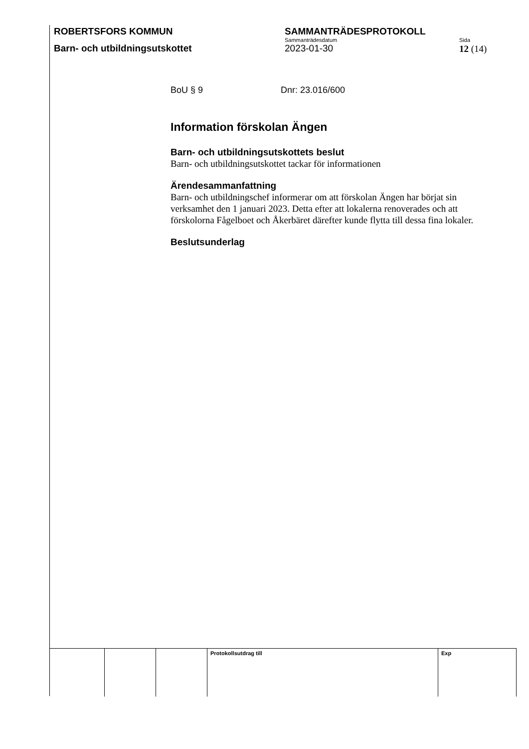ROBERTSFORS KOMMUN SAMMANTRÄDESPROTOKOLL
Sammanträdesdatum Sida
Barn- och utbildningsutskottet 2023-01-30
12 (14)
BoU § 9 Dnr: 23.016/600
Information förskolan Ängen
Barn- och utbildningsutskottets beslut
Barn- och utbildningsutskottet tackar för informationen
Ärendesammanfattning
Barn- och utbildningschef informerar om att förskolan Ängen har börjat sin verksamhet den 1 januari 2023. Detta efter att lokalerna renoverades och att förskolorna Fågelboet och Åkerbäret därefter kunde flytta till dessa fina lokaler.
Beslutsunderlag
| | | | Protokollsutdrag till | Exp |